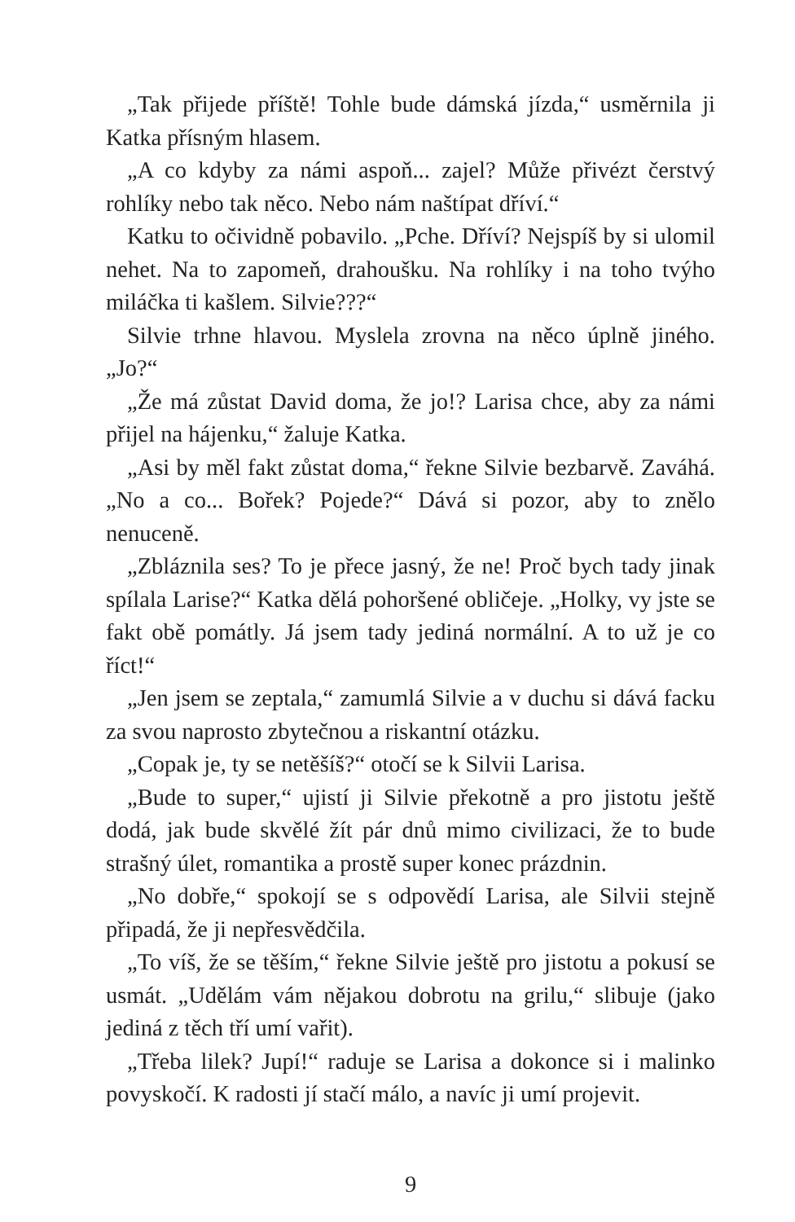„Tak přijede příště! Tohle bude dámská jízda,“ usměrnila ji Katka přísným hlasem.
„A co kdyby za námi aspoň... zajel? Může přivézt čerstvý rohlíky nebo tak něco. Nebo nám naštípat dříví.“
Katku to očividně pobavilo. „Pche. Dříví? Nejspíš by si ulomil nehet. Na to zapomeň, drahoušku. Na rohlíky i na toho tvýho miláčka ti kašlem. Silvie???“
Silvie trhne hlavou. Myslela zrovna na něco úplně jiného. „Jo?“
„Že má zůstat David doma, že jo!? Larisa chce, aby za námi přijel na hájenku,“ žaluje Katka.
„Asi by měl fakt zůstat doma,“ řekne Silvie bezbarvě. Zaváhá. „No a co... Bořek? Pojede?“ Dává si pozor, aby to znělo nenuceně.
„Zbláznila ses? To je přece jasný, že ne! Proč bych tady jinak spílala Larise?“ Katka dělá pohoršené obličeje. „Holky, vy jste se fakt obě pomátly. Já jsem tady jediná normální. A to už je co říct!“
„Jen jsem se zeptala,“ zamumlá Silvie a v duchu si dává facku za svou naprosto zbytečnou a riskantní otázku.
„Copak je, ty se netěšíš?“ otočí se k Silvii Larisa.
„Bude to super,“ ujistí ji Silvie překotně a pro jistotu ještě dodá, jak bude skvělé žít pár dnů mimo civilizaci, že to bude strašný úlet, romantika a prostě super konec prázdnin.
„No dobře,“ spokojí se s odpovědí Larisa, ale Silvii stejně připadá, že ji nepřesvědčila.
„To víš, že se těším,“ řekne Silvie ještě pro jistotu a pokusí se usmát. „Udělám vám nějakou dobrotu na grilu,“ slibuje (jako jediná z těch tří umí vařit).
„Třeba lilek? Jupí!“ raduje se Larisa a dokonce si i malinko povyskočí. K radosti jí stačí málo, a navíc ji umí projevit.
9